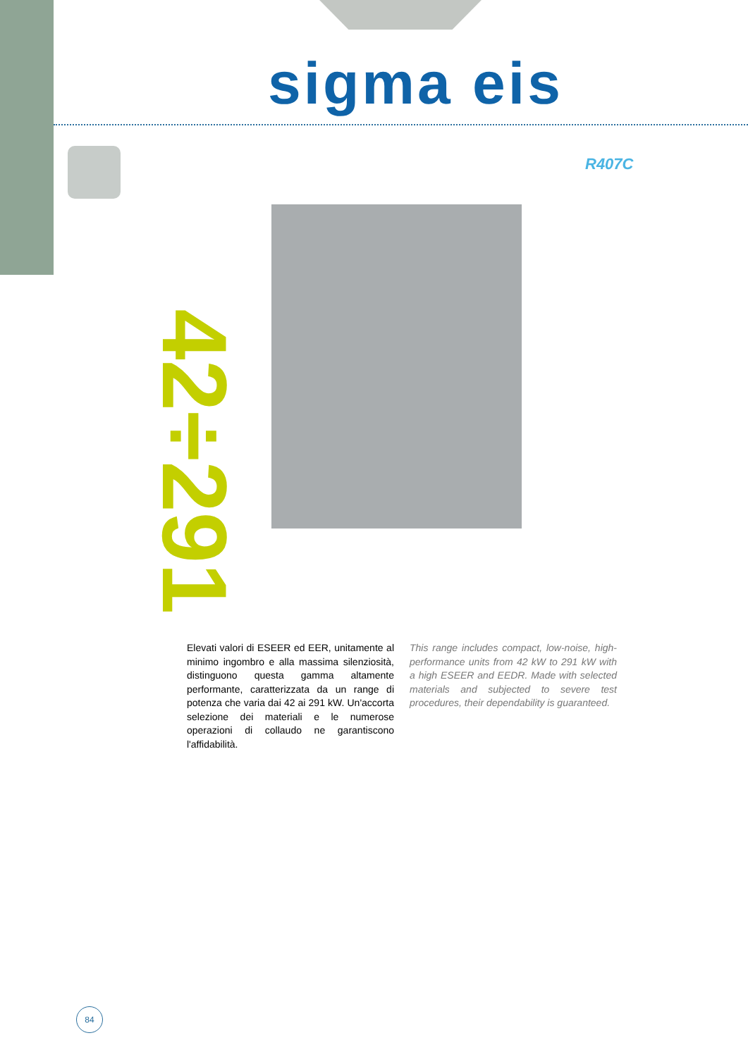sigma eis
R407C
42÷291
Elevati valori di ESEER ed EER, unitamente al minimo ingombro e alla massima silenziosità, distinguono questa gamma altamente performante, caratterizzata da un range di potenza che varia dai 42 ai 291 kW. Un'accorta selezione dei materiali e le numerose operazioni di collaudo ne garantiscono l'affidabilità.
This range includes compact, low-noise, high-performance units from 42 kW to 291 kW with a high ESEER and EEDR. Made with selected materials and subjected to severe test procedures, their dependability is guaranteed.
84